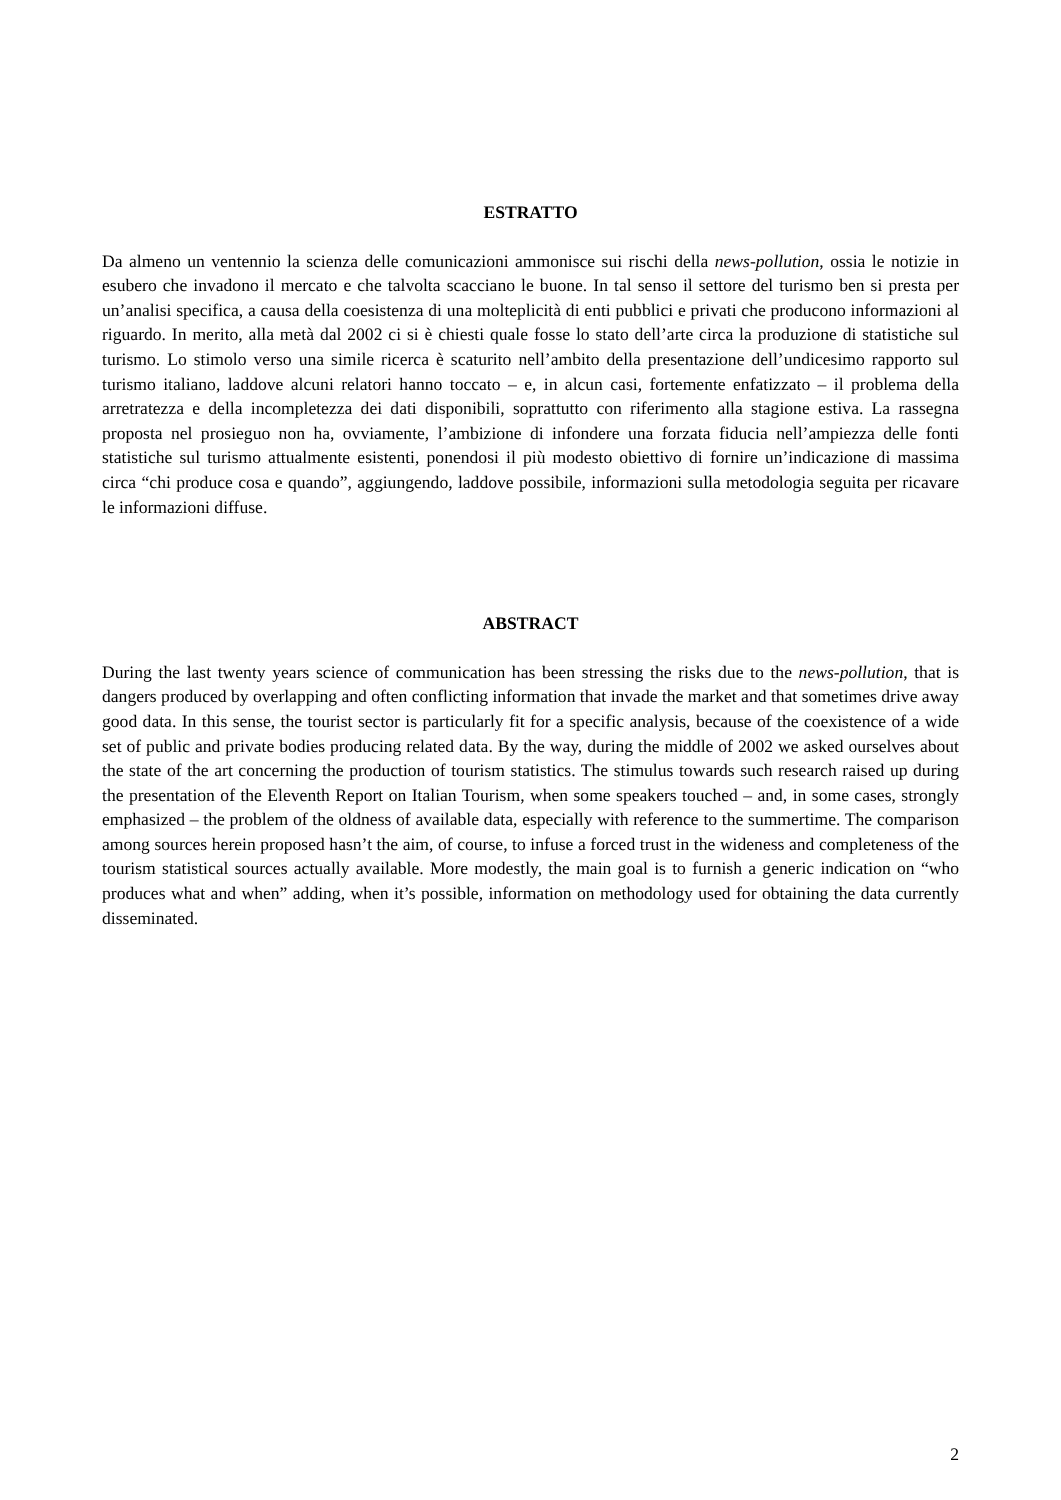ESTRATTO
Da almeno un ventennio la scienza delle comunicazioni ammonisce sui rischi della news-pollution, ossia le notizie in esubero che invadono il mercato e che talvolta scacciano le buone. In tal senso il settore del turismo ben si presta per un’analisi specifica, a causa della coesistenza di una molteplicità di enti pubblici e privati che producono informazioni al riguardo. In merito, alla metà dal 2002 ci si è chiesti quale fosse lo stato dell’arte circa la produzione di statistiche sul turismo. Lo stimolo verso una simile ricerca è scaturito nell’ambito della presentazione dell’undicesimo rapporto sul turismo italiano, laddove alcuni relatori hanno toccato – e, in alcun casi, fortemente enfatizzato – il problema della arretratezza e della incompletezza dei dati disponibili, soprattutto con riferimento alla stagione estiva. La rassegna proposta nel prosieguo non ha, ovviamente, l’ambizione di infondere una forzata fiducia nell’ampiezza delle fonti statistiche sul turismo attualmente esistenti, ponendosi il più modesto obiettivo di fornire un’indicazione di massima circa “chi produce cosa e quando”, aggiungendo, laddove possibile, informazioni sulla metodologia seguita per ricavare le informazioni diffuse.
ABSTRACT
During the last twenty years science of communication has been stressing the risks due to the news-pollution, that is dangers produced by overlapping and often conflicting information that invade the market and that sometimes drive away good data. In this sense, the tourist sector is particularly fit for a specific analysis, because of the coexistence of a wide set of public and private bodies producing related data. By the way, during the middle of 2002 we asked ourselves about the state of the art concerning the production of tourism statistics. The stimulus towards such research raised up during the presentation of the Eleventh Report on Italian Tourism, when some speakers touched – and, in some cases, strongly emphasized – the problem of the oldness of available data, especially with reference to the summertime. The comparison among sources herein proposed hasn’t the aim, of course, to infuse a forced trust in the wideness and completeness of the tourism statistical sources actually available. More modestly, the main goal is to furnish a generic indication on “who produces what and when” adding, when it’s possible, information on methodology used for obtaining the data currently disseminated.
2